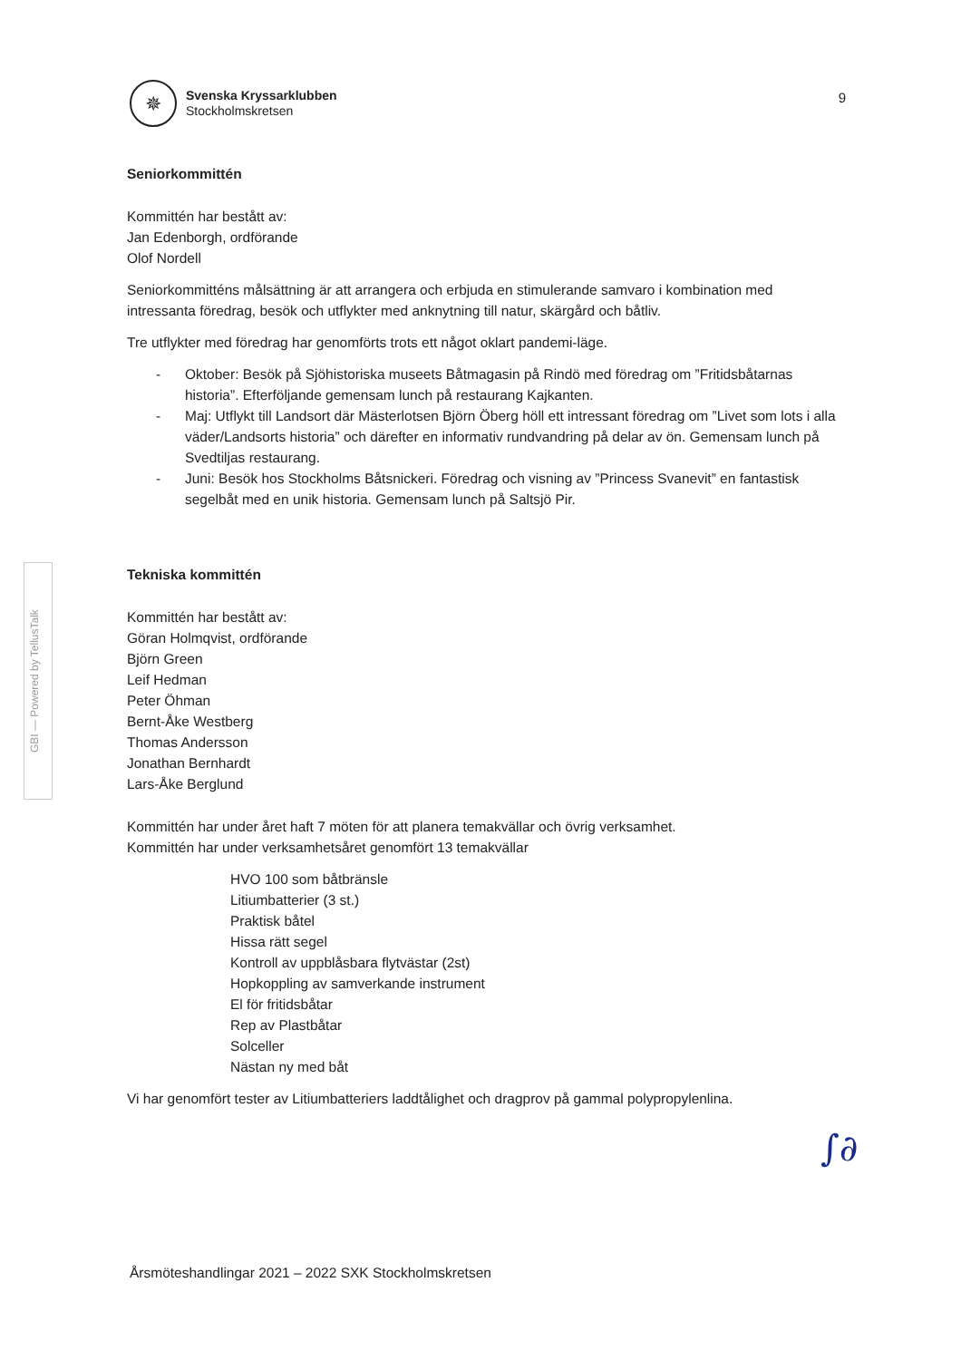✵
Svenska Kryssarklubben
Stockholmskretsen
9
GBI — Powered by TellusTalk
Seniorkommittén
Kommittén har bestått av:
Jan Edenborgh, ordförande
Olof Nordell
Seniorkommitténs målsättning är att arrangera och erbjuda en stimulerande samvaro i kombination med intressanta föredrag, besök och utflykter med anknytning till natur, skärgård och båtliv.
Tre utflykter med föredrag har genomförts trots ett något oklart pandemi-läge.
- Oktober: Besök på Sjöhistoriska museets Båtmagasin på Rindö med föredrag om ”Fritidsbåtarnas historia”. Efterföljande gemensam lunch på restaurang Kajkanten.
- Maj: Utflykt till Landsort där Mästerlotsen Björn Öberg höll ett intressant föredrag om ”Livet som lots i alla väder/Landsorts historia” och därefter en informativ rundvandring på delar av ön. Gemensam lunch på Svedtiljas restaurang.
- Juni: Besök hos Stockholms Båtsnickeri. Föredrag och visning av ”Princess Svanevit” en fantastisk segelbåt med en unik historia. Gemensam lunch på Saltsjö Pir.
Tekniska kommittén
Kommittén har bestått av:
Göran Holmqvist, ordförande
Björn Green
Leif Hedman
Peter Öhman
Bernt-Åke Westberg
Thomas Andersson
Jonathan Bernhardt
Lars-Åke Berglund
Kommittén har under året haft 7 möten för att planera temakvällar och övrig verksamhet.
Kommittén har under verksamhetsåret genomfört 13 temakvällar
HVO 100 som båtbränsle
Litiumbatterier (3 st.)
Praktisk båtel
Hissa rätt segel
Kontroll av uppblåsbara flytvästar (2st)
Hopkoppling av samverkande instrument
El för fritidsbåtar
Rep av Plastbåtar
Solceller
Nästan ny med båt
Vi har genomfört tester av Litiumbatteriers laddtålighet och dragprov på gammal polypropylenlina.
∫∂
Årsmöteshandlingar 2021 – 2022 SXK Stockholmskretsen